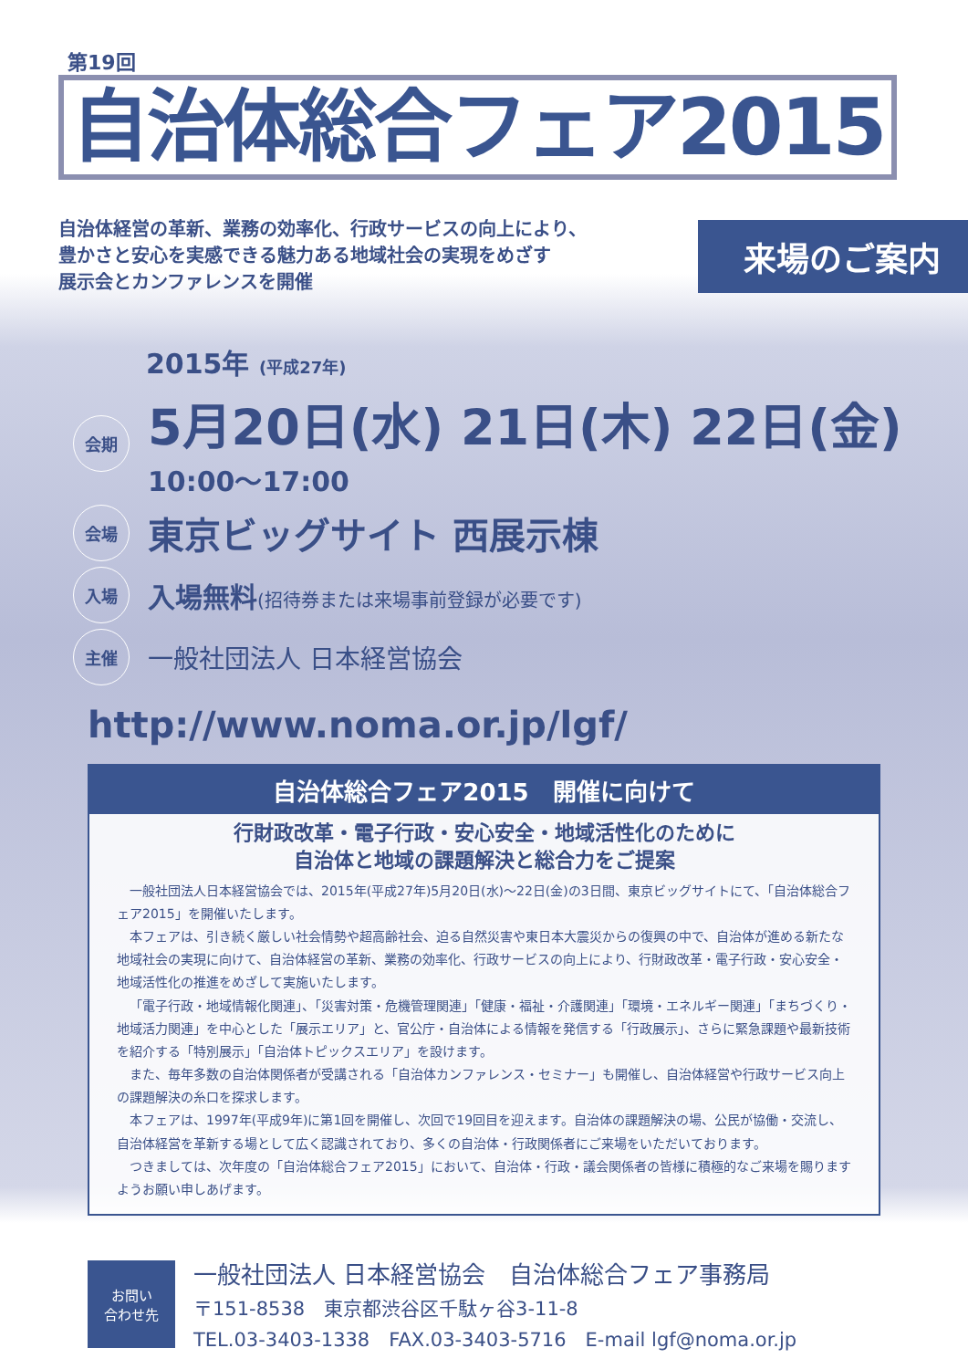第19回
自治体総合フェア2015
自治体経営の革新、業務の効率化、行政サービスの向上により、
豊かさと安心を実感できる魅力ある地域社会の実現をめざす
展示会とカンファレンスを開催
来場のご案内
2015年 (平成27年)
会期
5月20日(水) 21日(木) 22日(金)
10:00〜17:00
会場
東京ビッグサイト 西展示棟
入場
入場無料(招待券または来場事前登録が必要です)
主催
一般社団法人 日本経営協会
http://www.noma.or.jp/lgf/
自治体総合フェア2015　開催に向けて
行財政改革・電子行政・安心安全・地域活性化のために
自治体と地域の課題解決と総合力をご提案
一般社団法人日本経営協会では、2015年(平成27年)5月20日(水)〜22日(金)の3日間、東京ビッグサイトにて、「自治体総合フェア2015」を開催いたします。
本フェアは、引き続く厳しい社会情勢や超高齢社会、迫る自然災害や東日本大震災からの復興の中で、自治体が進める新たな地域社会の実現に向けて、自治体経営の革新、業務の効率化、行政サービスの向上により、行財政改革・電子行政・安心安全・地域活性化の推進をめざして実施いたします。
「電子行政・地域情報化関連」、「災害対策・危機管理関連」「健康・福祉・介護関連」「環境・エネルギー関連」「まちづくり・地域活力関連」を中心とした「展示エリア」と、官公庁・自治体による情報を発信する「行政展示」、さらに緊急課題や最新技術を紹介する「特別展示」「自治体トピックスエリア」を設けます。
また、毎年多数の自治体関係者が受講される「自治体カンファレンス・セミナー」も開催し、自治体経営や行政サービス向上の課題解決の糸口を探求します。
本フェアは、1997年(平成9年)に第1回を開催し、次回で19回目を迎えます。自治体の課題解決の場、公民が協働・交流し、自治体経営を革新する場として広く認識されており、多くの自治体・行政関係者にご来場をいただいております。
つきましては、次年度の「自治体総合フェア2015」において、自治体・行政・議会関係者の皆様に積極的なご来場を賜りますようお願い申しあげます。
お問い
合わせ先
一般社団法人 日本経営協会　自治体総合フェア事務局
〒151-8538　東京都渋谷区千駄ヶ谷3-11-8
TEL.03-3403-1338　FAX.03-3403-5716　E-mail lgf@noma.or.jp